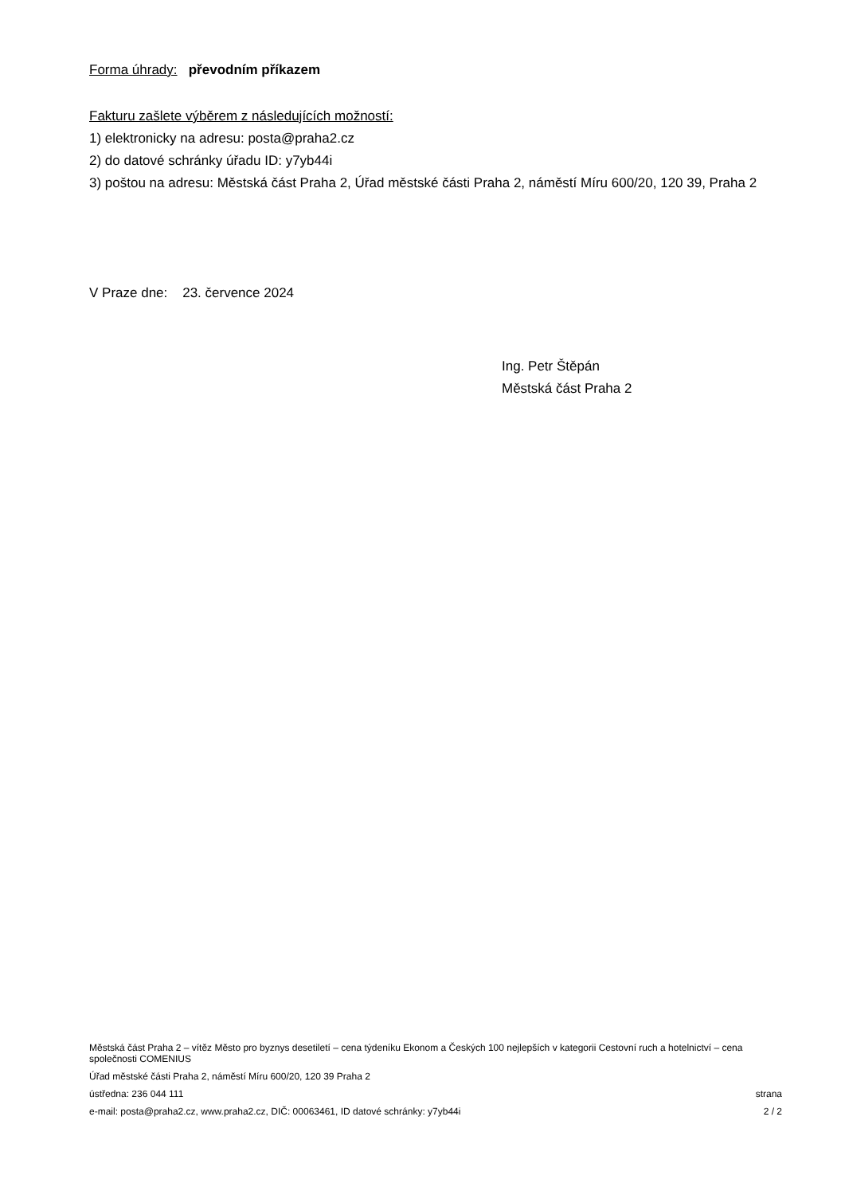Forma úhrady: převodním příkazem
Fakturu zašlete výběrem z následujících možností:
1) elektronicky na adresu: posta@praha2.cz
2) do datové schránky úřadu ID: y7yb44i
3) poštou na adresu: Městská část Praha 2, Úřad městské části Praha 2, náměstí Míru 600/20, 120 39, Praha 2
V Praze dne: 23. července 2024
Ing. Petr Štěpán
Městská část Praha 2
Městská část Praha 2 – vítěz Město pro byznys desetiletí – cena týdeníku Ekonom a Českých 100 nejlepších v kategorii Cestovní ruch a hotelnictví – cena společnosti COMENIUS
Úřad městské části Praha 2, náměstí Míru 600/20, 120 39 Praha 2
ústředna: 236 044 111 strana
e-mail: posta@praha2.cz, www.praha2.cz, DIČ: 00063461, ID datové schránky: y7yb44i 2 / 2